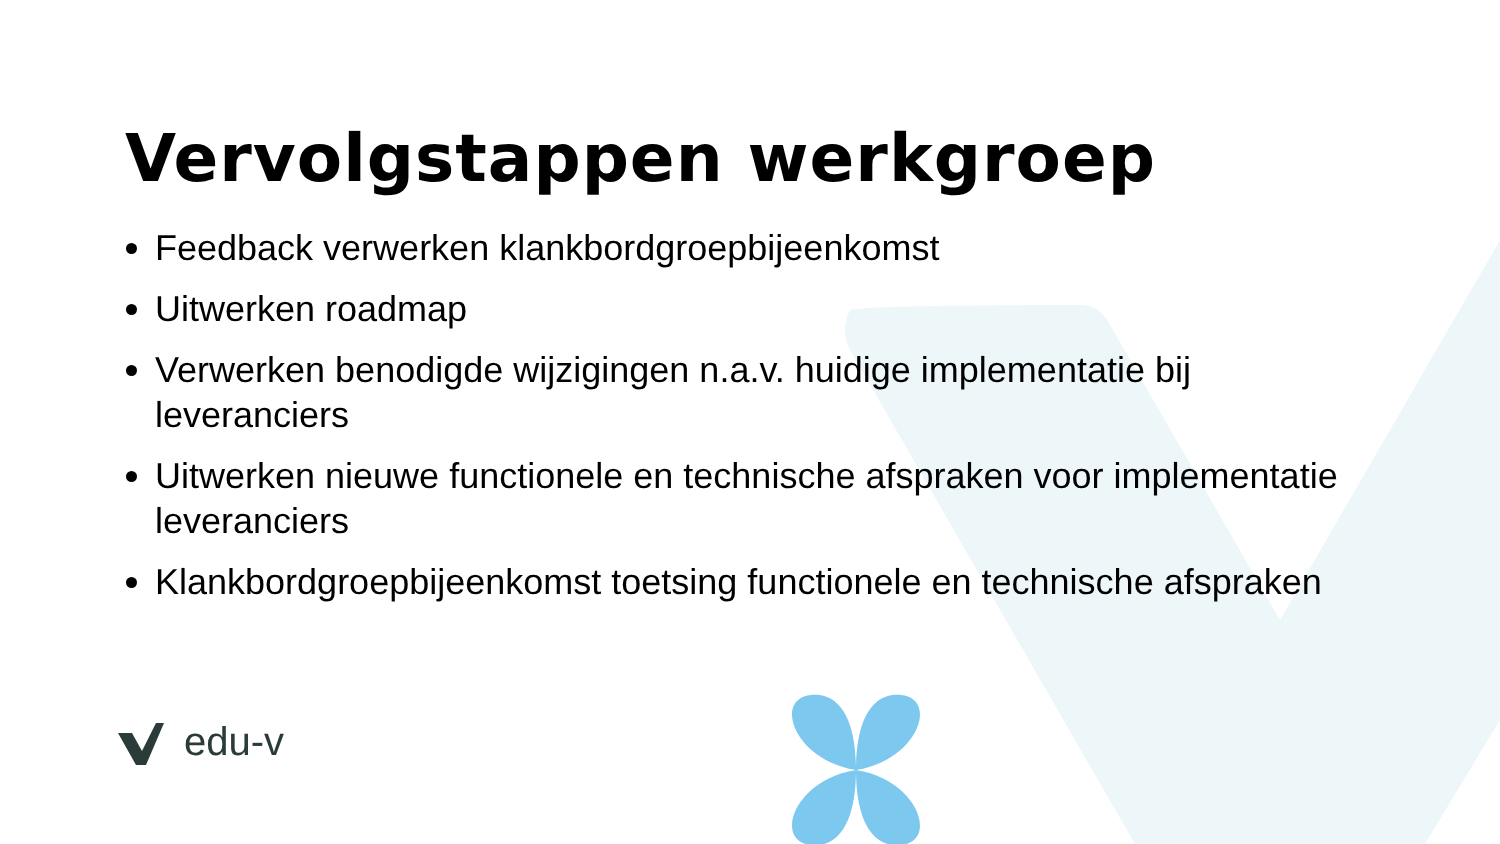Vervolgstappen werkgroep
Feedback verwerken klankbordgroepbijeenkomst
Uitwerken roadmap
Verwerken benodigde wijzigingen n.a.v. huidige implementatie bij leveranciers
Uitwerken nieuwe functionele en technische afspraken voor implementatie leveranciers
Klankbordgroepbijeenkomst toetsing functionele en technische afspraken
edu-v